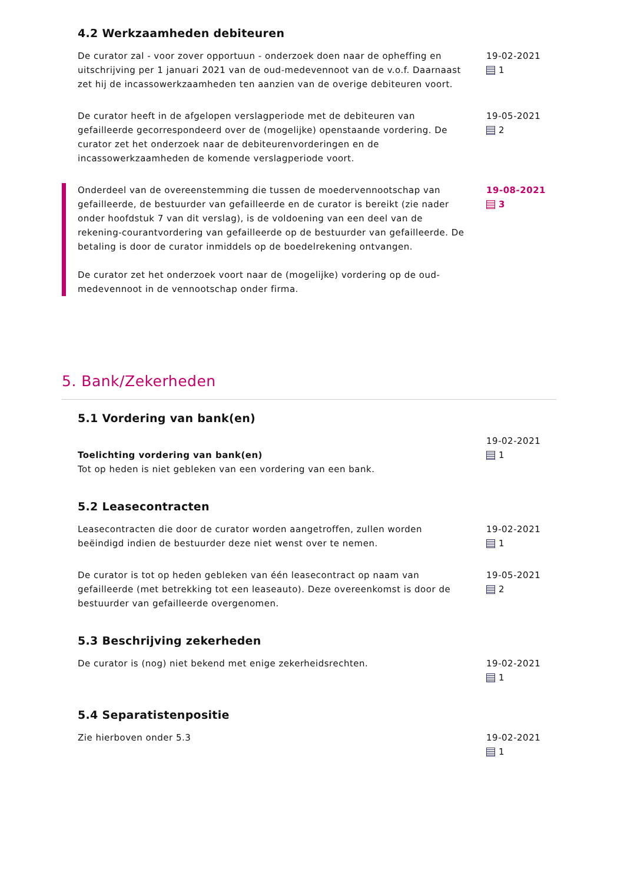4.2 Werkzaamheden debiteuren
De curator zal - voor zover opportuun - onderzoek doen naar de opheffing en uitschrijving per 1 januari 2021 van de oud-medevennoot van de v.o.f. Daarnaast zet hij de incassowerkzaamheden ten aanzien van de overige debiteuren voort.
19-02-2021
1
De curator heeft in de afgelopen verslagperiode met de debiteuren van gefailleerde gecorrespondeerd over de (mogelijke) openstaande vordering. De curator zet het onderzoek naar de debiteurenvorderingen en de incassowerkzaamheden de komende verslagperiode voort.
19-05-2021
2
Onderdeel van de overeenstemming die tussen de moedervennootschap van gefailleerde, de bestuurder van gefailleerde en de curator is bereikt (zie nader onder hoofdstuk 7 van dit verslag), is de voldoening van een deel van de rekening-courantvordering van gefailleerde op de bestuurder van gefailleerde. De betaling is door de curator inmiddels op de boedelrekening ontvangen.
De curator zet het onderzoek voort naar de (mogelijke) vordering op de oud-medevennoot in de vennootschap onder firma.
19-08-2021
3
5. Bank/Zekerheden
5.1 Vordering van bank(en)
Toelichting vordering van bank(en)
Tot op heden is niet gebleken van een vordering van een bank.
19-02-2021
1
5.2 Leasecontracten
Leasecontracten die door de curator worden aangetroffen, zullen worden beëindigd indien de bestuurder deze niet wenst over te nemen.
19-02-2021
1
De curator is tot op heden gebleken van één leasecontract op naam van gefailleerde (met betrekking tot een leaseauto). Deze overeenkomst is door de bestuurder van gefailleerde overgenomen.
19-05-2021
2
5.3 Beschrijving zekerheden
De curator is (nog) niet bekend met enige zekerheidsrechten. 19-02-2021
1
5.4 Separatistenpositie
Zie hierboven onder 5.3 19-02-2021
1